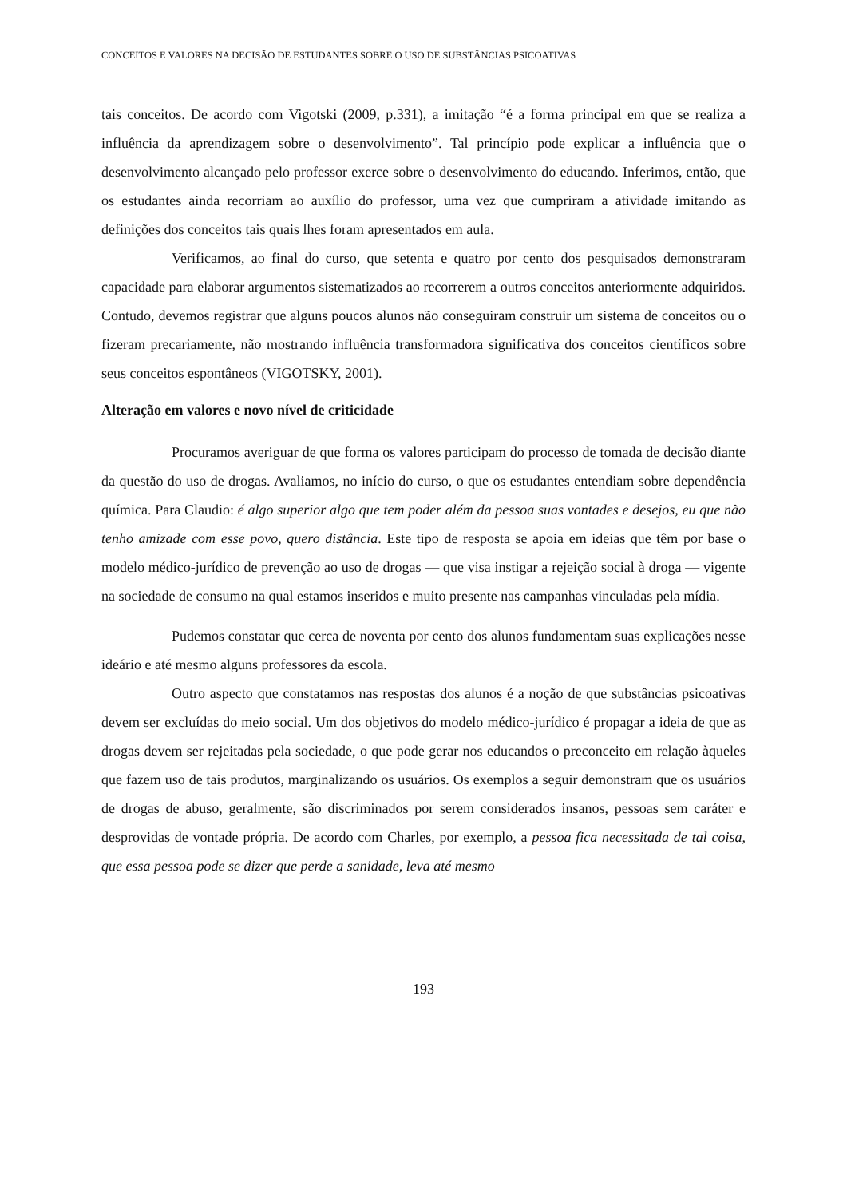CONCEITOS E VALORES NA DECISÃO DE ESTUDANTES SOBRE O USO DE SUBSTÂNCIAS PSICOATIVAS
tais conceitos. De acordo com Vigotski (2009, p.331), a imitação “é a forma principal em que se realiza a influência da aprendizagem sobre o desenvolvimento”. Tal princípio pode explicar a influência que o desenvolvimento alcançado pelo professor exerce sobre o desenvolvimento do educando. Inferimos, então, que os estudantes ainda recorriam ao auxílio do professor, uma vez que cumpriram a atividade imitando as definições dos conceitos tais quais lhes foram apresentados em aula.
Verificamos, ao final do curso, que setenta e quatro por cento dos pesquisados demonstraram capacidade para elaborar argumentos sistematizados ao recorrerem a outros conceitos anteriormente adquiridos. Contudo, devemos registrar que alguns poucos alunos não conseguiram construir um sistema de conceitos ou o fizeram precariamente, não mostrando influência transformadora significativa dos conceitos científicos sobre seus conceitos espontâneos (VIGOTSKY, 2001).
Alteração em valores e novo nível de criticidade
Procuramos averiguar de que forma os valores participam do processo de tomada de decisão diante da questão do uso de drogas. Avaliamos, no início do curso, o que os estudantes entendiam sobre dependência química. Para Claudio: é algo superior algo que tem poder além da pessoa suas vontades e desejos, eu que não tenho amizade com esse povo, quero distância. Este tipo de resposta se apoia em ideias que têm por base o modelo médico-jurídico de prevenção ao uso de drogas — que visa instigar a rejeição social à droga — vigente na sociedade de consumo na qual estamos inseridos e muito presente nas campanhas vinculadas pela mídia.
Pudemos constatar que cerca de noventa por cento dos alunos fundamentam suas explicações nesse ideário e até mesmo alguns professores da escola.
Outro aspecto que constatamos nas respostas dos alunos é a noção de que substâncias psicoativas devem ser excluídas do meio social. Um dos objetivos do modelo médico-jurídico é propagar a ideia de que as drogas devem ser rejeitadas pela sociedade, o que pode gerar nos educandos o preconceito em relação àqueles que fazem uso de tais produtos, marginalizando os usuários. Os exemplos a seguir demonstram que os usuários de drogas de abuso, geralmente, são discriminados por serem considerados insanos, pessoas sem caráter e desprovidas de vontade própria. De acordo com Charles, por exemplo, a pessoa fica necessitada de tal coisa, que essa pessoa pode se dizer que perde a sanidade, leva até mesmo
193